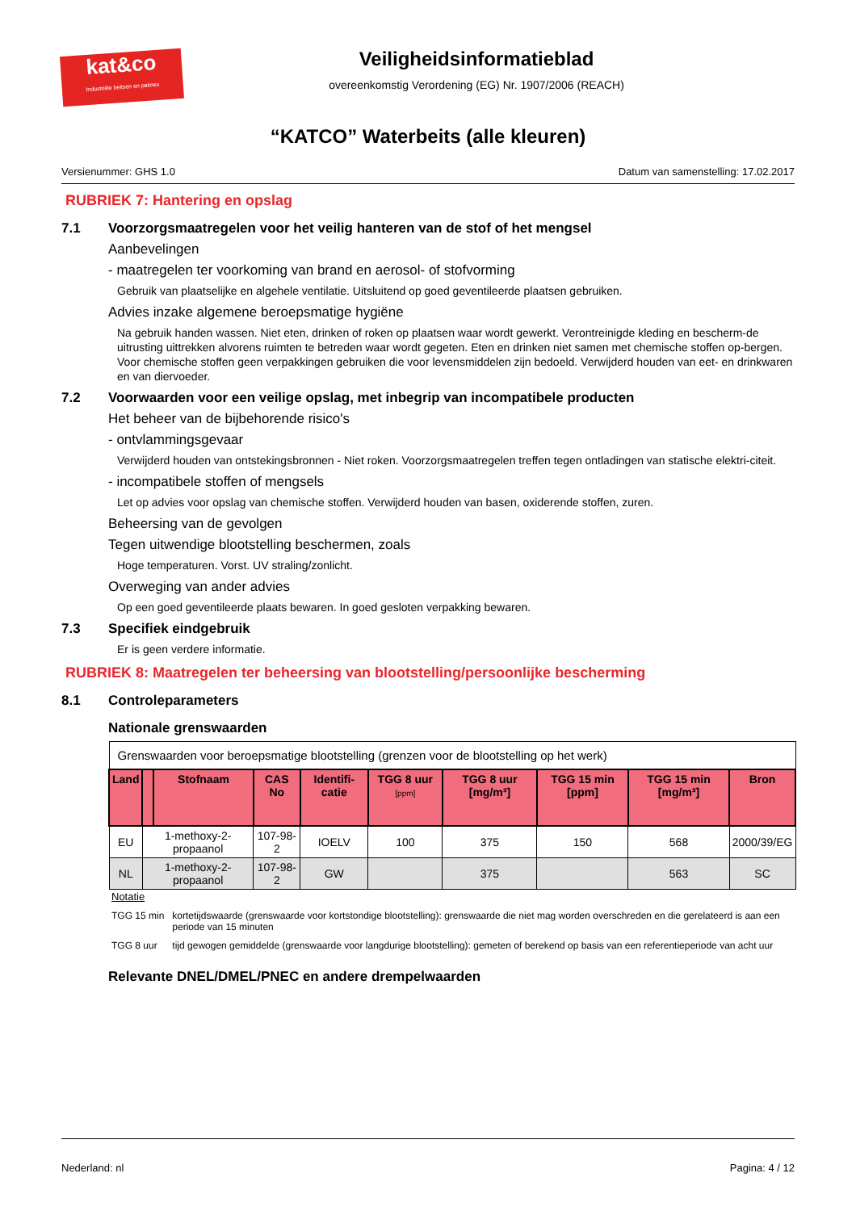kat&co
Industriële beitsen en patines
Veiligheidsinformatieblad
overeenkomstig Verordening (EG) Nr. 1907/2006 (REACH)
“KATCO” Waterbeits (alle kleuren)
Versienummer: GHS 1.0 Datum van samenstelling: 17.02.2017
RUBRIEK 7: Hantering en opslag
7.1 Voorzorgsmaatregelen voor het veilig hanteren van de stof of het mengsel
Aanbevelingen
- maatregelen ter voorkoming van brand en aerosol- of stofvorming
Gebruik van plaatselijke en algehele ventilatie. Uitsluitend op goed geventileerde plaatsen gebruiken.
Advies inzake algemene beroepsmatige hygiëne
Na gebruik handen wassen. Niet eten, drinken of roken op plaatsen waar wordt gewerkt. Verontreinigde kleding en bescherm-de uitrusting uittrekken alvorens ruimten te betreden waar wordt gegeten. Eten en drinken niet samen met chemische stoffen op-bergen. Voor chemische stoffen geen verpakkingen gebruiken die voor levensmiddelen zijn bedoeld. Verwijderd houden van eet- en drinkwaren en van diervoeder.
7.2 Voorwaarden voor een veilige opslag, met inbegrip van incompatibele producten
Het beheer van de bijbehorende risico's
- ontvlammingsgevaar
Verwijderd houden van ontstekingsbronnen - Niet roken. Voorzorgsmaatregelen treffen tegen ontladingen van statische elektri-citeit.
- incompatibele stoffen of mengsels
Let op advies voor opslag van chemische stoffen. Verwijderd houden van basen, oxiderende stoffen, zuren.
Beheersing van de gevolgen
Tegen uitwendige blootstelling beschermen, zoals
Hoge temperaturen. Vorst. UV straling/zonlicht.
Overweging van ander advies
Op een goed geventileerde plaats bewaren. In goed gesloten verpakking bewaren.
7.3 Specifiek eindgebruik
Er is geen verdere informatie.
RUBRIEK 8: Maatregelen ter beheersing van blootstelling/persoonlijke bescherming
8.1 Controleparameters
Nationale grenswaarden
| Grenswaarden voor beroepsmatige blootstelling (grenzen voor de blootstelling op het werk) | | | | | | | | | |
| Land | | Stofnaam | CAS No | Identifi-catie | TGG 8 uur [ppm] | TGG 8 uur [mg/m³] | TGG 15 min [ppm] | TGG 15 min [mg/m³] | Bron |
| EU | 1-methoxy-2-propaanol | | 107-98-2 | IOELV | 100 | 375 | 150 | 568 | 2000/39/EG |
| NL | 1-methoxy-2-propaanol | | 107-98-2 | GW | | 375 | | 563 | SC |
| Notatie | |
| TGG 15 min | kortetijdswaarde (grenswaarde voor kortstondige blootstelling): grenswaarde die niet mag worden overschreden en die gerelateerd is aan een periode van 15 minuten |
| TGG 8 uur | tijd gewogen gemiddelde (grenswaarde voor langdurige blootstelling): gemeten of berekend op basis van een referentieperiode van acht uur |
Relevante DNEL/DMEL/PNEC en andere drempelwaarden
Nederland: nl Pagina: 4 / 12